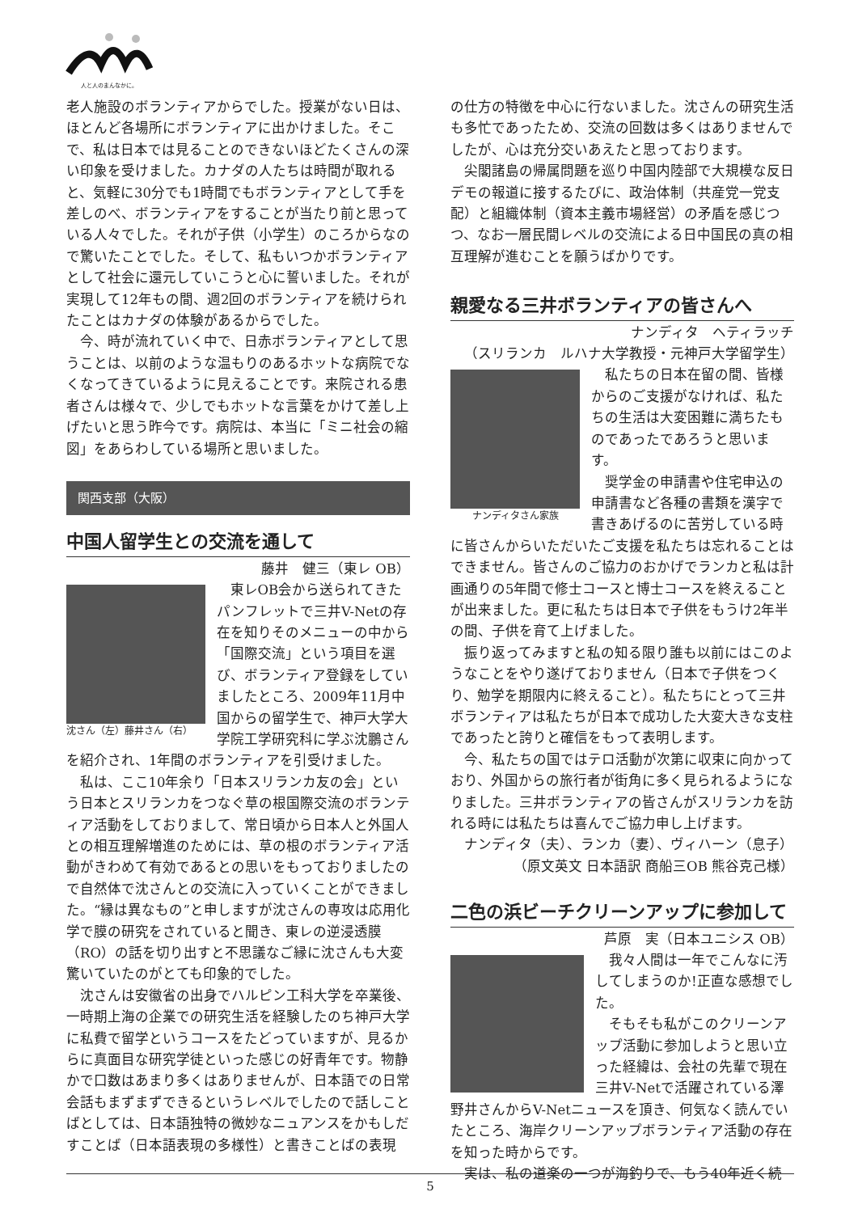人と人のまんなかに。
老人施設のボランティアからでした。授業がない日は、ほとんど各場所にボランティアに出かけました。そこで、私は日本では見ることのできないほどたくさんの深い印象を受けました。カナダの人たちは時間が取れると、気軽に30分でも1時間でもボランティアとして手を差しのべ、ボランティアをすることが当たり前と思っている人々でした。それが子供（小学生）のころからなので驚いたことでした。そして、私もいつかボランティアとして社会に還元していこうと心に誓いました。それが実現して12年もの間、週2回のボランティアを続けられたことはカナダの体験があるからでした。
今、時が流れていく中で、日赤ボランティアとして思うことは、以前のような温もりのあるホットな病院でなくなってきているように見えることです。来院される患者さんは様々で、少しでもホットな言葉をかけて差し上げたいと思う昨今です。病院は、本当に「ミニ社会の縮図」をあらわしている場所と思いました。
関西支部（大阪）
中国人留学生との交流を通して
藤井　健三（東レ OB）
沈さん（左）藤井さん（右）
東レOB会から送られてきたパンフレットで三井V-Netの存在を知りそのメニューの中から「国際交流」という項目を選び、ボランティア登録をしていましたところ、2009年11月中国からの留学生で、神戸大学大学院工学研究科に学ぶ沈鵬さんを紹介され、1年間のボランティアを引受けました。
私は、ここ10年余り「日本スリランカ友の会」という日本とスリランカをつなぐ草の根国際交流のボランティア活動をしておりまして、常日頃から日本人と外国人との相互理解増進のためには、草の根のボランティア活動がきわめて有効であるとの思いをもっておりましたので自然体で沈さんとの交流に入っていくことができました。“縁は異なもの”と申しますが沈さんの専攻は応用化学で膜の研究をされていると聞き、東レの逆浸透膜（RO）の話を切り出すと不思議なご縁に沈さんも大変驚いていたのがとても印象的でした。
沈さんは安徽省の出身でハルピン工科大学を卒業後、一時期上海の企業での研究生活を経験したのち神戸大学に私費で留学というコースをたどっていますが、見るからに真面目な研究学徒といった感じの好青年です。物静かで口数はあまり多くはありませんが、日本語での日常会話もまずまずできるというレベルでしたので話しことばとしては、日本語独特の微妙なニュアンスをかもしだすことば（日本語表現の多様性）と書きことばの表現
の仕方の特徴を中心に行ないました。沈さんの研究生活も多忙であったため、交流の回数は多くはありませんでしたが、心は充分交いあえたと思っております。
尖閣諸島の帰属問題を巡り中国内陸部で大規模な反日デモの報道に接するたびに、政治体制（共産党一党支配）と組織体制（資本主義市場経営）の矛盾を感じつつ、なお一層民間レベルの交流による日中国民の真の相互理解が進むことを願うばかりです。
親愛なる三井ボランティアの皆さんへ
ナンディタ　ヘティラッチ
（スリランカ　ルハナ大学教授・元神戸大学留学生）
ナンディタさん家族
私たちの日本在留の間、皆様からのご支援がなければ、私たちの生活は大変困難に満ちたものであったであろうと思います。
奨学金の申請書や住宅申込の申請書など各種の書類を漢字で書きあげるのに苦労している時に皆さんからいただいたご支援を私たちは忘れることはできません。皆さんのご協力のおかげでランカと私は計画通りの5年間で修士コースと博士コースを終えることが出来ました。更に私たちは日本で子供をもうけ2年半の間、子供を育て上げました。
振り返ってみますと私の知る限り誰も以前にはこのようなことをやり遂げておりません（日本で子供をつくり、勉学を期限内に終えること）。私たちにとって三井ボランティアは私たちが日本で成功した大変大きな支柱であったと誇りと確信をもって表明します。
今、私たちの国ではテロ活動が次第に収束に向かっており、外国からの旅行者が街角に多く見られるようになりました。三井ボランティアの皆さんがスリランカを訪れる時には私たちは喜んでご協力申し上げます。
ナンディタ（夫）、ランカ（妻）、ヴィハーン（息子）
（原文英文 日本語訳 商船三OB 熊谷克己様）
二色の浜ビーチクリーンアップに参加して
芦原　実（日本ユニシス OB）
我々人間は一年でこんなに汚してしまうのか!正直な感想でした。
そもそも私がこのクリーンアップ活動に参加しようと思い立った経緯は、会社の先輩で現在三井V-Netで活躍されている澤野井さんからV-Netニュースを頂き、何気なく読んでいたところ、海岸クリーンアップボランティア活動の存在を知った時からです。
実は、私の道楽の一つが海釣りで、もう40年近く続
5